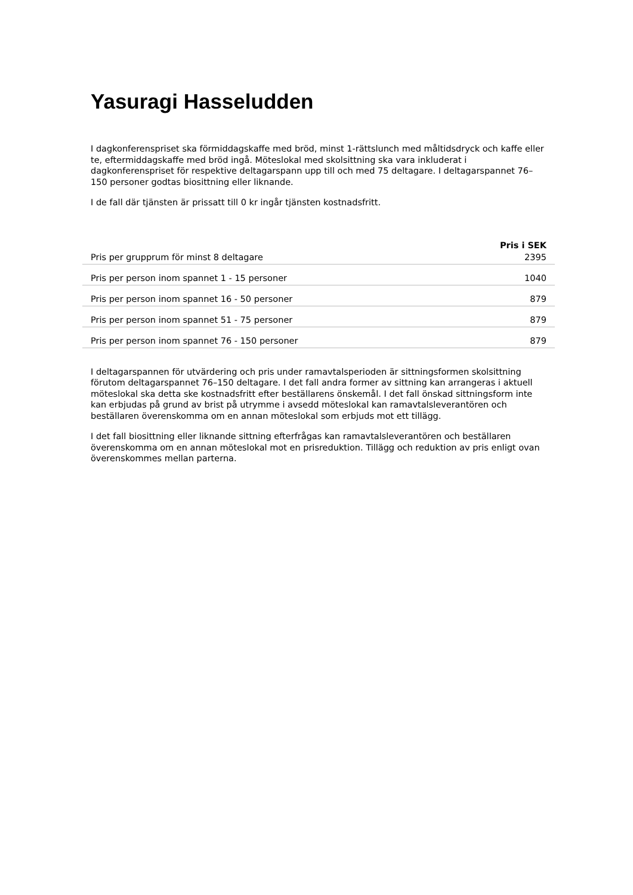Yasuragi Hasseludden
I dagkonferenspriset ska förmiddagskaffe med bröd, minst 1-rättslunch med måltidsdryck och kaffe eller te, eftermiddagskaffe med bröd ingå. Möteslokal med skolsittning ska vara inkluderat i dagkonferenspriset för respektive deltagarspann upp till och med 75 deltagare. I deltagarspannet 76–150 personer godtas biosittning eller liknande.
I de fall där tjänsten är prissatt till 0 kr ingår tjänsten kostnadsfritt.
| | Pris i SEK |
| --- | --- |
| Pris per grupprum för minst 8 deltagare | 2395 |
| Pris per person inom spannet 1 - 15 personer | 1040 |
| Pris per person inom spannet 16 - 50 personer | 879 |
| Pris per person inom spannet 51 - 75 personer | 879 |
| Pris per person inom spannet 76 - 150 personer | 879 |
I deltagarspannen för utvärdering och pris under ramavtalsperioden är sittningsformen skolsittning förutom deltagarspannet 76–150 deltagare. I det fall andra former av sittning kan arrangeras i aktuell möteslokal ska detta ske kostnadsfritt efter beställarens önskemål. I det fall önskad sittningsform inte kan erbjudas på grund av brist på utrymme i avsedd möteslokal kan ramavtalsleverantören och beställaren överenskomma om en annan möteslokal som erbjuds mot ett tillägg.
I det fall biosittning eller liknande sittning efterfrågas kan ramavtalsleverantören och beställaren överenskomma om en annan möteslokal mot en prisreduktion. Tillägg och reduktion av pris enligt ovan överenskommes mellan parterna.